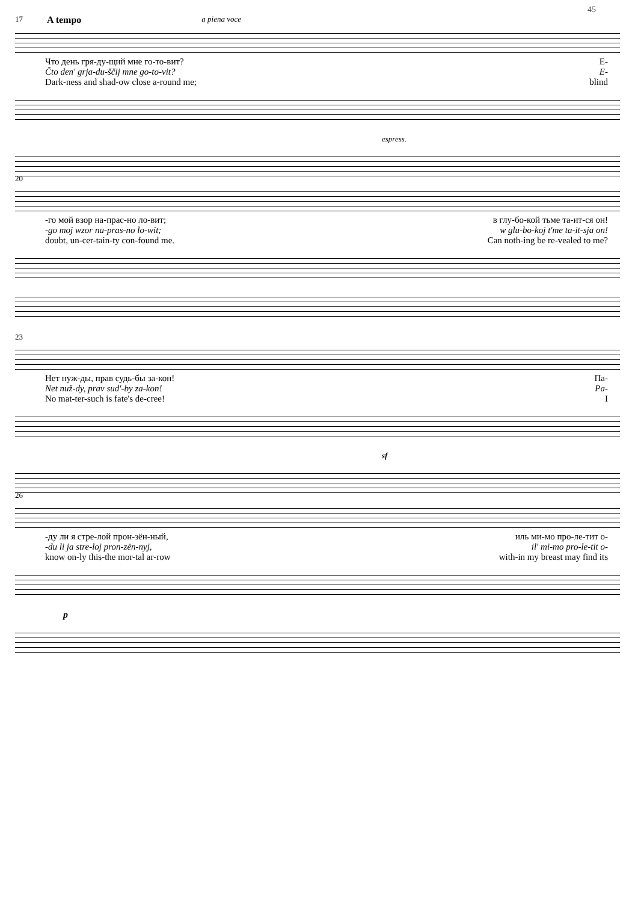45
17 A tempo a piena voce
Что день гря-ду-щий мне го-то-вит? Е-
Čto den' grja-du-ščij mne go-to-vit? E-
Dark-ness and shad-ow close a-round me; blind
espress.
20
-го мой взор на-прас-но ло-вит; в глу-бо-кой тьме та-ит-ся он!
-go moj wzor na-pras-no lo-wit; w glu-bo-koj t'me ta-it-sja on!
doubt, un-cer-tain-ty con-found me. Can noth-ing be re-vealed to me?
23
Нет нуж-ды, прав судь-бы за-кон! Па-
Net nuž-dy, prav sud'-by za-kon! Pa-
No mat-ter-such is fate's de-cree! I
sf
26
-ду ли я стре-лой прон-зён-ный, иль ми-мо про-ле-тит о-
-du li ja stre-loj pron-zën-nyj, il' mi-mo pro-le-tit o-
know on-ly this-the mor-tal ar-row with-in my breast may find its
p